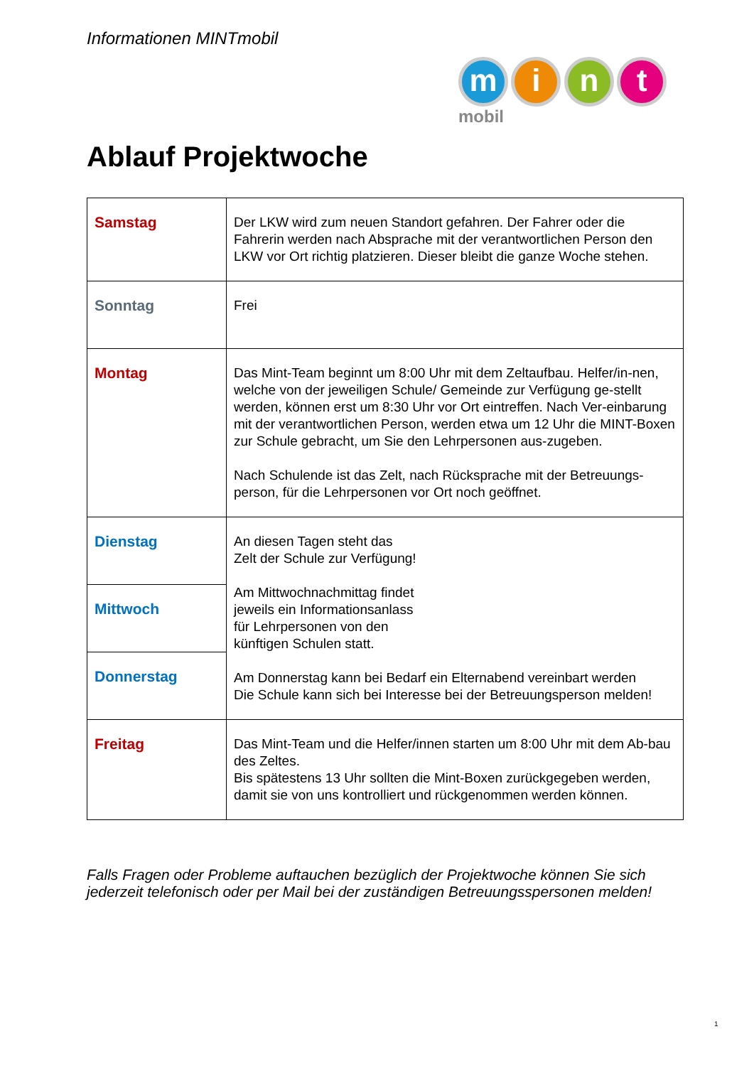Informationen MINTmobil
m i n t mobil
Ablauf Projektwoche
| Samstag | Der LKW wird zum neuen Standort gefahren. Der Fahrer oder die Fahrerin werden nach Absprache mit der verantwortlichen Person den LKW vor Ort richtig platzieren. Dieser bleibt die ganze Woche stehen. |
| Sonntag | Frei |
| Montag | Das Mint-Team beginnt um 8:00 Uhr mit dem Zeltaufbau. Helfer/in-nen, welche von der jeweiligen Schule/ Gemeinde zur Verfügung ge-stellt werden, können erst um 8:30 Uhr vor Ort eintreffen. Nach Ver-einbarung mit der verantwortlichen Person, werden etwa um 12 Uhr die MINT-Boxen zur Schule gebracht, um Sie den Lehrpersonen aus-zugeben. Nach Schulende ist das Zelt, nach Rücksprache mit der Betreuungs-person, für die Lehrpersonen vor Ort noch geöffnet. |
| Dienstag | An diesen Tagen steht das Zelt der Schule zur Verfügung! Am Mittwochnachmittag findet jeweils ein Informationsanlass für Lehrpersonen von den künftigen Schulen statt. Am Donnerstag kann bei Bedarf ein Elternabend vereinbart werden Die Schule kann sich bei Interesse bei der Betreuungsperson melden! |
| Mittwoch | |
| Donnerstag | |
| Freitag | Das Mint-Team und die Helfer/innen starten um 8:00 Uhr mit dem Ab-bau des Zeltes. Bis spätestens 13 Uhr sollten die Mint-Boxen zurückgegeben werden, damit sie von uns kontrolliert und rückgenommen werden können. |
Falls Fragen oder Probleme auftauchen bezüglich der Projektwoche können Sie sich jederzeit telefonisch oder per Mail bei der zuständigen Betreuungsspersonen melden!
1